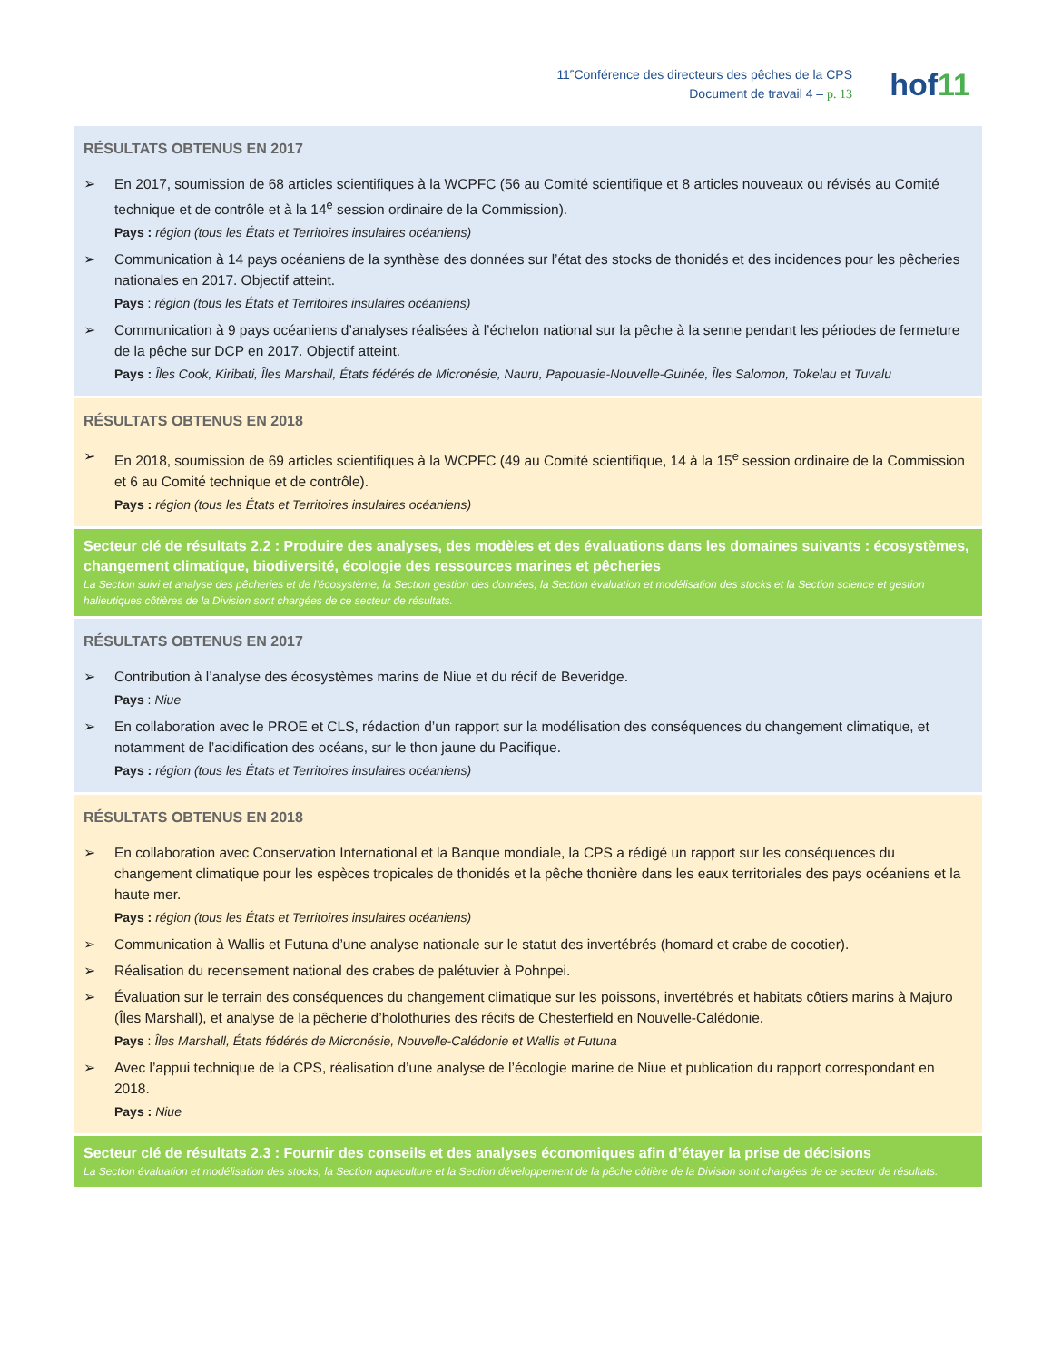11<sup>e</sup>Conférence des directeurs des pêches de la CPS
Document de travail 4 – p. 13
hof11
RÉSULTATS OBTENUS EN 2017
➢ En 2017, soumission de 68 articles scientifiques à la WCPFC (56 au Comité scientifique et 8 articles nouveaux ou révisés au Comité technique et de contrôle et à la 14<sup>e</sup> session ordinaire de la Commission).
Pays : région (tous les États et Territoires insulaires océaniens)
➢ Communication à 14 pays océaniens de la synthèse des données sur l’état des stocks de thonidés et des incidences pour les pêcheries nationales en 2017. Objectif atteint.
Pays : région (tous les États et Territoires insulaires océaniens)
➢ Communication à 9 pays océaniens d’analyses réalisées à l’échelon national sur la pêche à la senne pendant les périodes de fermeture de la pêche sur DCP en 2017. Objectif atteint.
Pays : Îles Cook, Kiribati, Îles Marshall, États fédérés de Micronésie, Nauru, Papouasie-Nouvelle-Guinée, Îles Salomon, Tokelau et Tuvalu
RÉSULTATS OBTENUS EN 2018
➢ En 2018, soumission de 69 articles scientifiques à la WCPFC (49 au Comité scientifique, 14 à la 15<sup>e</sup> session ordinaire de la Commission et 6 au Comité technique et de contrôle).
Pays : région (tous les États et Territoires insulaires océaniens)
Secteur clé de résultats 2.2 : Produire des analyses, des modèles et des évaluations dans les domaines suivants : écosystèmes, changement climatique, biodiversité, écologie des ressources marines et pêcheries
La Section suivi et analyse des pêcheries et de l’écosystème, la Section gestion des données, la Section évaluation et modélisation des stocks et la Section science et gestion halieutiques côtières de la Division sont chargées de ce secteur de résultats.
RÉSULTATS OBTENUS EN 2017
➢ Contribution à l’analyse des écosystèmes marins de Niue et du récif de Beveridge.
Pays : Niue
➢ En collaboration avec le PROE et CLS, rédaction d’un rapport sur la modélisation des conséquences du changement climatique, et notamment de l’acidification des océans, sur le thon jaune du Pacifique.
Pays : région (tous les États et Territoires insulaires océaniens)
RÉSULTATS OBTENUS EN 2018
➢ En collaboration avec Conservation International et la Banque mondiale, la CPS a rédigé un rapport sur les conséquences du changement climatique pour les espèces tropicales de thonidés et la pêche thonière dans les eaux territoriales des pays océaniens et la haute mer.
Pays : région (tous les États et Territoires insulaires océaniens)
➢ Communication à Wallis et Futuna d’une analyse nationale sur le statut des invertébrés (homard et crabe de cocotier).
➢ Réalisation du recensement national des crabes de palétuvier à Pohnpei.
➢ Évaluation sur le terrain des conséquences du changement climatique sur les poissons, invertébrés et habitats côtiers marins à Majuro (Îles Marshall), et analyse de la pêcherie d’holothuries des récifs de Chesterfield en Nouvelle-Calédonie.
Pays : Îles Marshall, États fédérés de Micronésie, Nouvelle-Calédonie et Wallis et Futuna
➢ Avec l’appui technique de la CPS, réalisation d’une analyse de l’écologie marine de Niue et publication du rapport correspondant en 2018.
Pays : Niue
Secteur clé de résultats 2.3 : Fournir des conseils et des analyses économiques afin d’étayer la prise de décisions
La Section évaluation et modélisation des stocks, la Section aquaculture et la Section développement de la pêche côtière de la Division sont chargées de ce secteur de résultats.